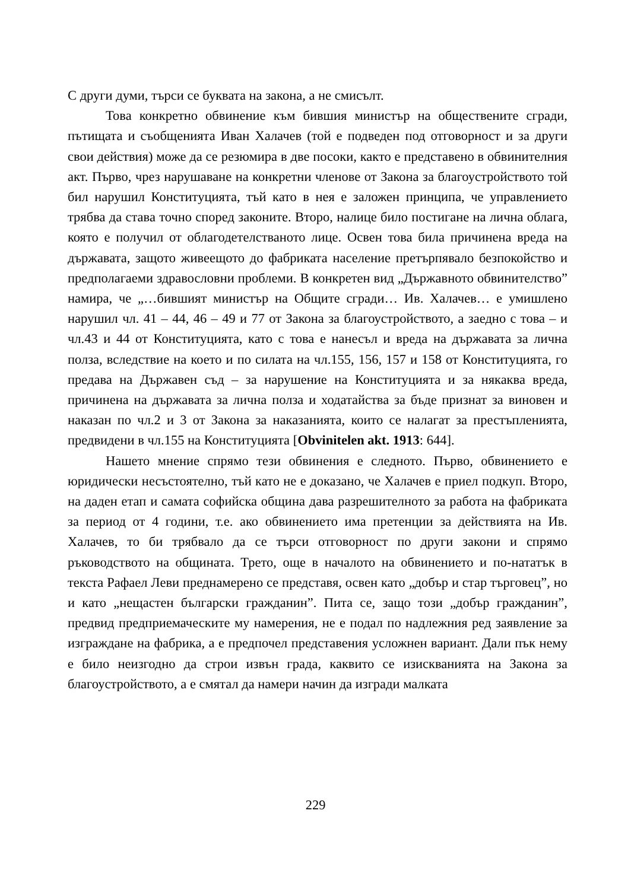С други думи, търси се буквата на закона, а не смисълт.
Това конкретно обвинение към бившия министър на обществените сгради, пътищата и съобщенията Иван Халачев (той е подведен под отговорност и за други свои действия) може да се резюмира в две посоки, както е представено в обвинителния акт. Първо, чрез нарушаване на конкретни членове от Закона за благоустройството той бил нарушил Конституцията, тъй като в нея е заложен принципа, че управлението трябва да става точно според законите. Второ, налице било постигане на лична облага, която е получил от облагодетелстваното лице. Освен това била причинена вреда на държавата, защото живеещото до фабриката население претърпявало безпокойство и предполагаеми здравословни проблеми. В конкретен вид „Държавното обвинителство” намира, че „…бившият министър на Общите сгради… Ив. Халачев… е умишлено нарушил чл. 41 – 44, 46 – 49 и 77 от Закона за благоустройството, а заедно с това – и чл.43 и 44 от Конституцията, като с това е нанесъл и вреда на държавата за лична полза, вследствие на което и по силата на чл.155, 156, 157 и 158 от Конституцията, го предава на Държавен съд – за нарушение на Конституцията и за някаква вреда, причинена на държавата за лична полза и ходатайства за бъде признат за виновен и наказан по чл.2 и 3 от Закона за наказанията, които се налагат за престъпленията, предвидени в чл.155 на Конституцията [Obvinitelen akt. 1913: 644].
Нашето мнение спрямо тези обвинения е следното. Първо, обвинението е юридически несъстоятелно, тъй като не е доказано, че Халачев е приел подкуп. Второ, на даден етап и самата софийска община дава разрешителното за работа на фабриката за период от 4 години, т.е. ако обвинението има претенции за действията на Ив. Халачев, то би трябвало да се търси отговорност по други закони и спрямо ръководството на общината. Трето, още в началото на обвинението и по-нататък в текста Рафаел Леви преднамерено се представя, освен като „добър и стар търговец”, но и като „нещастен български гражданин”. Пита се, защо този „добър гражданин”, предвид предприемаческите му намерения, не е подал по надлежния ред заявление за изграждане на фабрика, а е предпочел представения усложнен вариант. Дали пък нему е било неизгодно да строи извън града, каквито се изискванията на Закона за благоустройството, а е смятал да намери начин да изгради малката
229